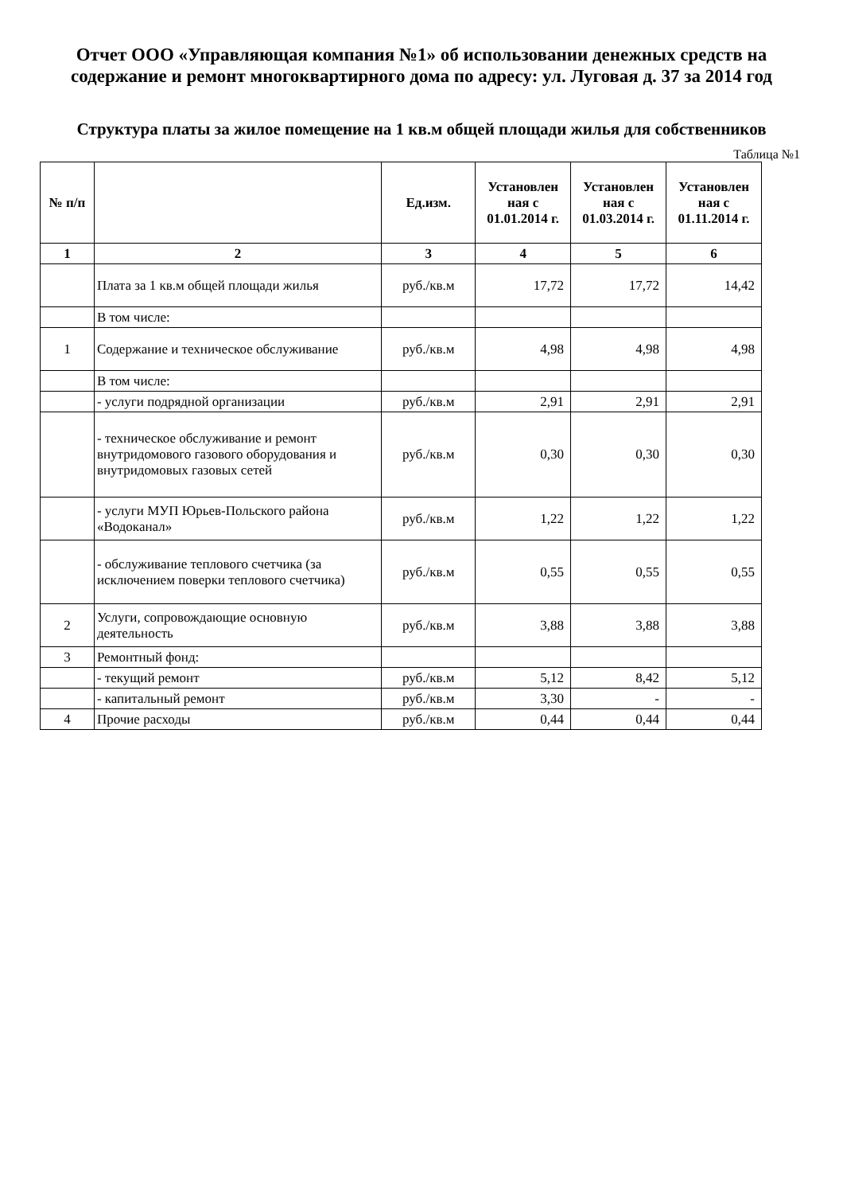Отчет ООО «Управляющая компания №1» об использовании денежных средств на содержание и ремонт многоквартирного дома по адресу: ул. Луговая д. 37 за 2014 год
Структура платы за жилое помещение на 1 кв.м общей площади жилья для собственников
Таблица №1
| № п/п | | Ед.изм. | Установлен ная с 01.01.2014 г. | Установлен ная с 01.03.2014 г. | Установлен ная с 01.11.2014 г. |
| --- | --- | --- | --- | --- | --- |
| 1 | 2 | 3 | 4 | 5 | 6 |
| | Плата за 1 кв.м общей площади жилья | руб./кв.м | 17,72 | 17,72 | 14,42 |
| | В том числе: | | | | |
| 1 | Содержание и техническое обслуживание | руб./кв.м | 4,98 | 4,98 | 4,98 |
| | В том числе: | | | | |
| | - услуги подрядной организации | руб./кв.м | 2,91 | 2,91 | 2,91 |
| | - техническое обслуживание и ремонт внутридомового газового оборудования и внутридомовых газовых сетей | руб./кв.м | 0,30 | 0,30 | 0,30 |
| | - услуги МУП Юрьев-Польского района «Водоканал» | руб./кв.м | 1,22 | 1,22 | 1,22 |
| | - обслуживание теплового счетчика (за исключением поверки теплового счетчика) | руб./кв.м | 0,55 | 0,55 | 0,55 |
| 2 | Услуги, сопровождающие основную деятельность | руб./кв.м | 3,88 | 3,88 | 3,88 |
| 3 | Ремонтный фонд: | | | | |
| | - текущий ремонт | руб./кв.м | 5,12 | 8,42 | 5,12 |
| | - капитальный ремонт | руб./кв.м | 3,30 | - | - |
| 4 | Прочие расходы | руб./кв.м | 0,44 | 0,44 | 0,44 |